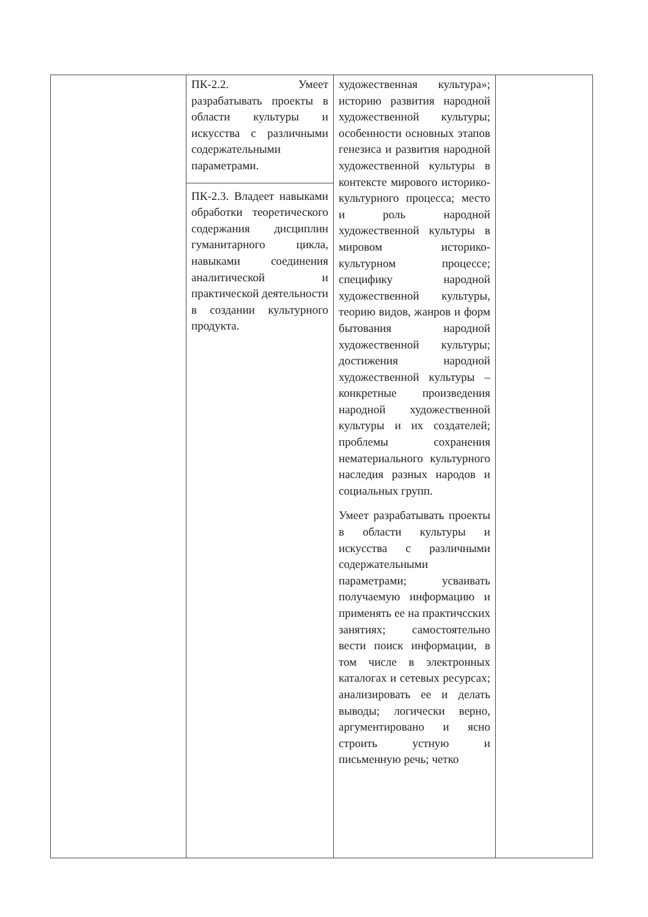| | ПК-2.2. Умеет разрабатывать проекты в области культуры и искусства с различными содержательными параметрами. ПК-2.3. Владеет навыками обработки теоретического содержания дисциплин гуманитарного цикла, навыками соединения аналитической и практической деятельности в создании культурного продукта. | художественная культура»; историю развития народной художественной культуры; особенности основных этапов генезиса и развития народной художественной культуры в контексте мирового историко-культурного процесса; место и роль народной художественной культуры в мировом историко-культурном процессе; специфику народной художественной культуры, теорию видов, жанров и форм бытования народной художественной культуры; достижения народной художественной культуры – конкретные произведения народной художественной культуры и их создателей; проблемы сохранения нематериального культурного наследия разных народов и социальных групп. Умеет разрабатывать проекты в области культуры и искусства с различными содержательными параметрами; усваивать получаемую информацию и применять ее на практичсских занятиях; самостоятельно вести поиск информации, в том числе в электронных каталогах и сетевых ресурсах; анализировать ее и делать выводы; логически верно, аргументировано и ясно строить устную и письменную речь; четко | |